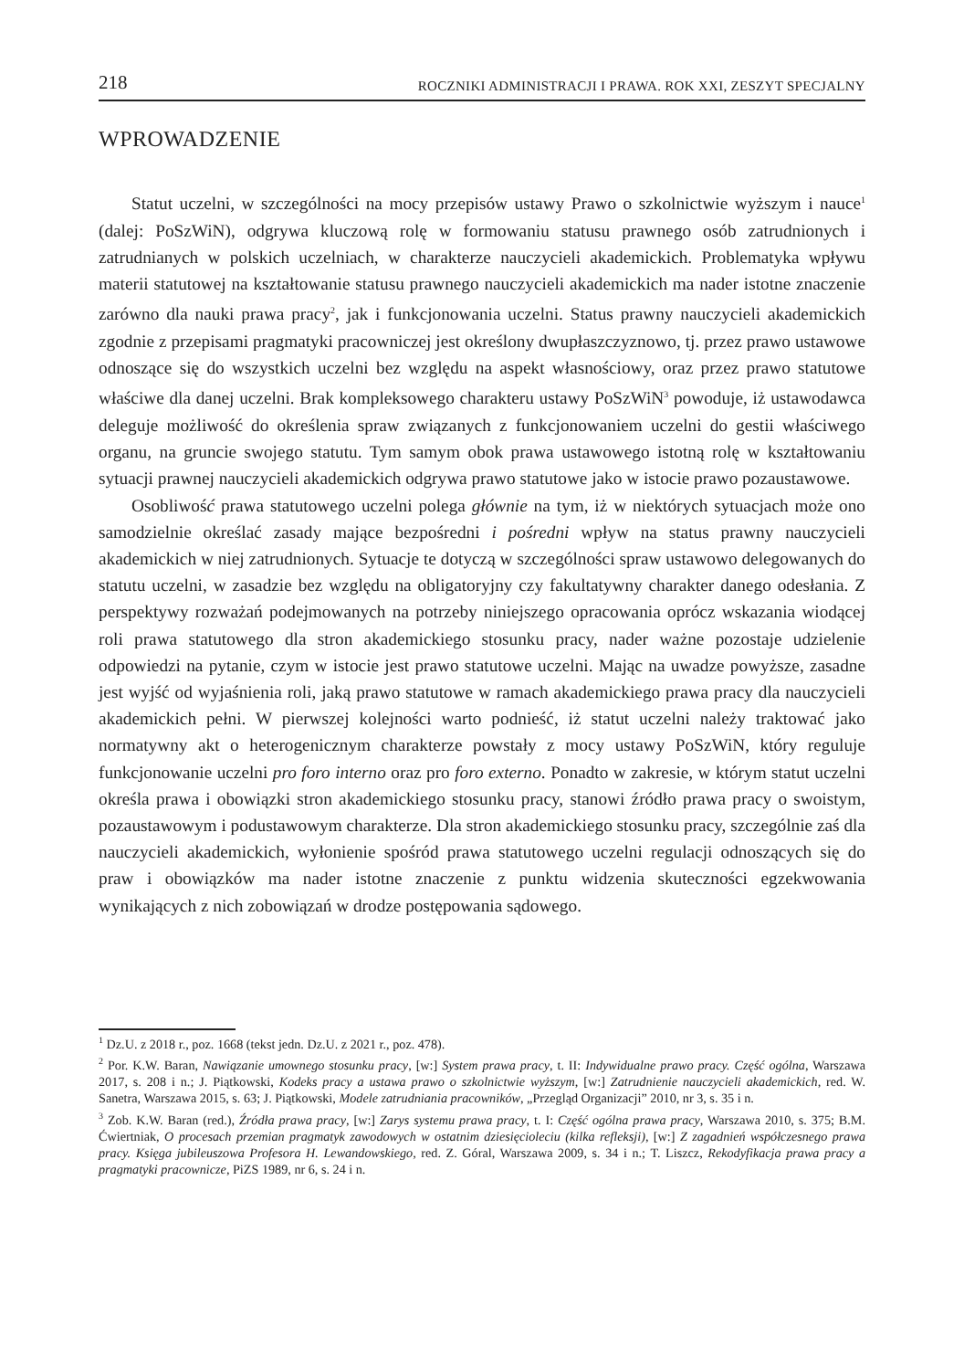218 ROCZNIKI ADMINISTRACJI I PRAWA. ROK XXI, ZESZYT SPECJALNY
WPROWADZENIE
Statut uczelni, w szczególności na mocy przepisów ustawy Prawo o szkolnictwie wyższym i nauce<sup>1</sup> (dalej: PoSzWiN), odgrywa kluczową rolę w formowaniu statusu prawnego osób zatrudnionych i zatrudnianych w polskich uczelniach, w charakterze nauczycieli akademickich. Problematyka wpływu materii statutowej na kształtowanie statusu prawnego nauczycieli akademickich ma nader istotne znaczenie zarówno dla nauki prawa pracy<sup>2</sup>, jak i funkcjonowania uczelni. Status prawny nauczycieli akademickich zgodnie z przepisami pragmatyki pracowniczej jest określony dwupłaszczyznowo, tj. przez prawo ustawowe odnoszące się do wszystkich uczelni bez względu na aspekt własnościowy, oraz przez prawo statutowe właściwe dla danej uczelni. Brak kompleksowego charakteru ustawy PoSzWiN<sup>3</sup> powoduje, iż ustawodawca deleguje możliwość do określenia spraw związanych z funkcjonowaniem uczelni do gestii właściwego organu, na gruncie swojego statutu. Tym samym obok prawa ustawowego istotną rolę w kształtowaniu sytuacji prawnej nauczycieli akademickich odgrywa prawo statutowe jako w istocie prawo pozaustawowe.
Osobliwość prawa statutowego uczelni polega głównie na tym, iż w niektórych sytuacjach może ono samodzielnie określać zasady mające bezpośredni i pośredni wpływ na status prawny nauczycieli akademickich w niej zatrudnionych. Sytuacje te dotyczą w szczególności spraw ustawowo delegowanych do statutu uczelni, w zasadzie bez względu na obligatoryjny czy fakultatywny charakter danego odesłania. Z perspektywy rozważań podejmowanych na potrzeby niniejszego opracowania oprócz wskazania wiodącej roli prawa statutowego dla stron akademickiego stosunku pracy, nader ważne pozostaje udzielenie odpowiedzi na pytanie, czym w istocie jest prawo statutowe uczelni. Mając na uwadze powyższe, zasadne jest wyjść od wyjaśnienia roli, jaką prawo statutowe w ramach akademickiego prawa pracy dla nauczycieli akademickich pełni. W pierwszej kolejności warto podnieść, iż statut uczelni należy traktować jako normatywny akt o heterogenicznym charakterze powstały z mocy ustawy PoSzWiN, który reguluje funkcjonowanie uczelni pro foro interno oraz pro foro externo. Ponadto w zakresie, w którym statut uczelni określa prawa i obowiązki stron akademickiego stosunku pracy, stanowi źródło prawa pracy o swoistym, pozaustawowym i podustawowym charakterze. Dla stron akademickiego stosunku pracy, szczególnie zaś dla nauczycieli akademickich, wyłonienie spośród prawa statutowego uczelni regulacji odnoszących się do praw i obowiązków ma nader istotne znaczenie z punktu widzenia skuteczności egzekwowania wynikających z nich zobowiązań w drodze postępowania sądowego.
<sup>1</sup> Dz.U. z 2018 r., poz. 1668 (tekst jedn. Dz.U. z 2021 r., poz. 478).
<sup>2</sup> Por. K.W. Baran, Nawiązanie umownego stosunku pracy, [w:] System prawa pracy, t. II: Indywidualne prawo pracy. Część ogólna, Warszawa 2017, s. 208 i n.; J. Piątkowski, Kodeks pracy a ustawa prawo o szkolnictwie wyższym, [w:] Zatrudnienie nauczycieli akademickich, red. W. Sanetra, Warszawa 2015, s. 63; J. Piątkowski, Modele zatrudniania pracowników, „Przegląd Organizacji” 2010, nr 3, s. 35 i n.
<sup>3</sup> Zob. K.W. Baran (red.), Źródła prawa pracy, [w:] Zarys systemu prawa pracy, t. I: Część ogólna prawa pracy, Warszawa 2010, s. 375; B.M. Ćwiertniak, O procesach przemian pragmatyk zawodowych w ostatnim dziesięcioleciu (kilka refleksji), [w:] Z zagadnień współczesnego prawa pracy. Księga jubileuszowa Profesora H. Lewandowskiego, red. Z. Góral, Warszawa 2009, s. 34 i n.; T. Liszcz, Rekodyfikacja prawa pracy a pragmatyki pracownicze, PiZS 1989, nr 6, s. 24 i n.